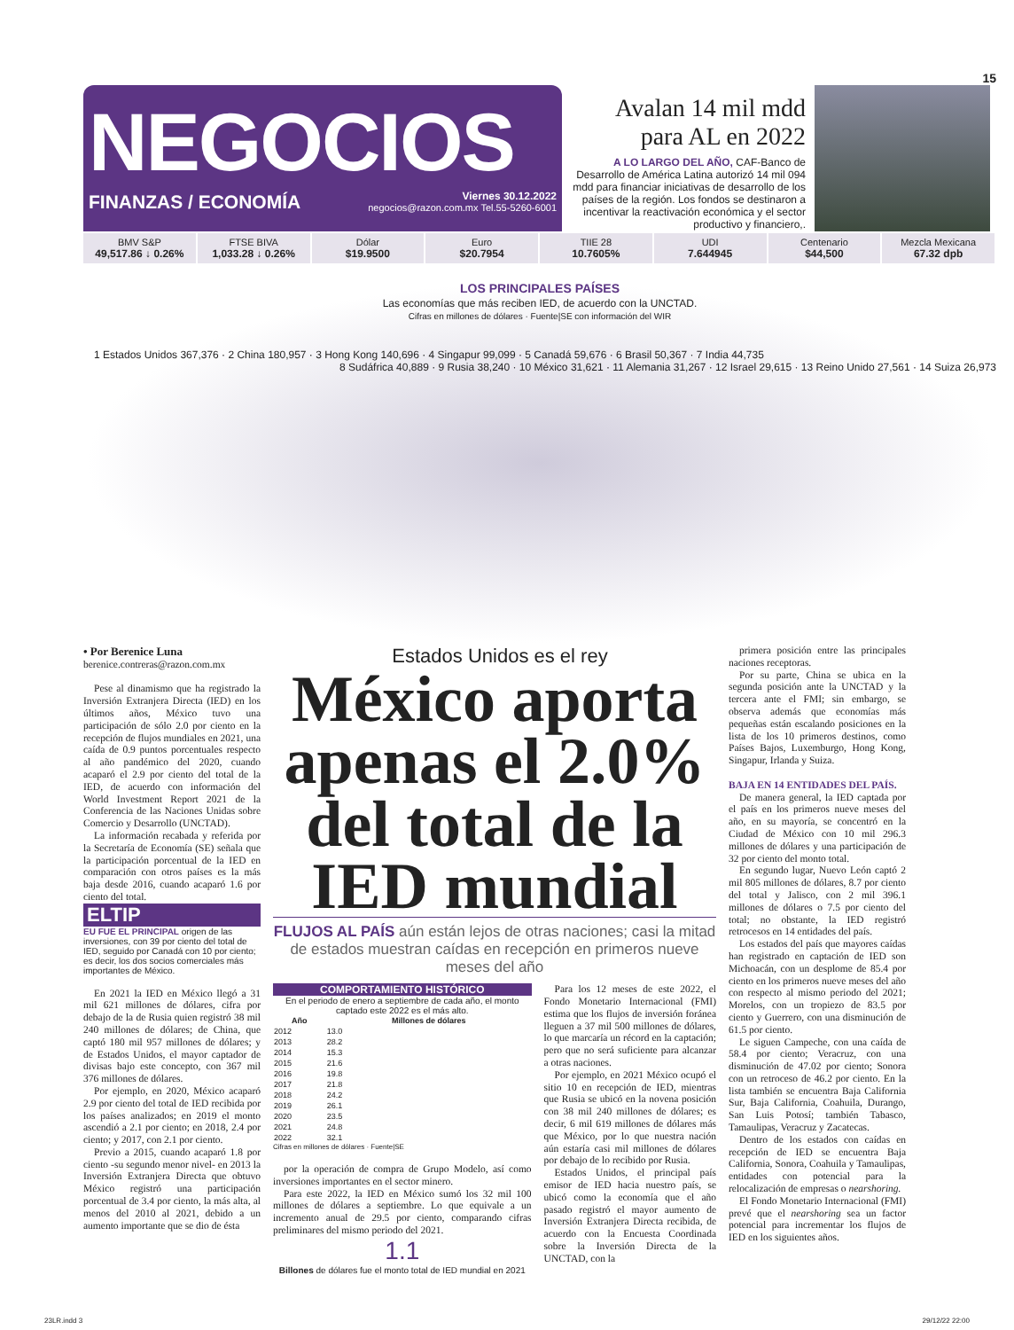15
NEGOCIOS
FINANZAS / ECONOMÍA Viernes 30.12.2022
negocios@razon.com.mx Tel.55-5260-6001
Avalan 14 mil mdd para AL en 2022
A LO LARGO DEL AÑO, CAF-Banco de Desarrollo de América Latina autorizó 14 mil 094 mdd para financiar iniciativas de desarrollo de los países de la región. Los fondos se destinaron a incentivar la reactivación económica y el sector productivo y financiero,.
BMV S&P
49,517.86 ↓ 0.26%
FTSE BIVA
1,033.28 ↓ 0.26%
Dólar
$19.9500
Euro
$20.7954
TIIE 28
10.7605%
UDI
7.644945
Centenario
$44,500
Mezcla Mexicana
67.32 dpb
LOS PRINCIPALES PAÍSES
Las economías que más reciben IED, de acuerdo con la UNCTAD.
Cifras en millones de dólares · Fuente|SE con información del WIR
1 Estados Unidos 367,376 · 2 China 180,957 · 3 Hong Kong 140,696 · 4 Singapur 99,099 · 5 Canadá 59,676 · 6 Brasil 50,367 · 7 India 44,735
8 Sudáfrica 40,889 · 9 Rusia 38,240 · 10 México 31,621 · 11 Alemania 31,267 · 12 Israel 29,615 · 13 Reino Unido 27,561 · 14 Suiza 26,973
• Por Berenice Luna
berenice.contreras@razon.com.mx
Pese al dinamismo que ha registrado la Inversión Extranjera Directa (IED) en los últimos años, México tuvo una participación de sólo 2.0 por ciento en la recepción de flujos mundiales en 2021, una caída de 0.9 puntos porcentuales respecto al año pandémico del 2020, cuando acaparó el 2.9 por ciento del total de la IED, de acuerdo con información del World Investment Report 2021 de la Conferencia de las Naciones Unidas sobre Comercio y Desarrollo (UNCTAD).
La información recabada y referida por la Secretaría de Economía (SE) señala que la participación porcentual de la IED en comparación con otros países es la más baja desde 2016, cuando acaparó 1.6 por ciento del total.
ELTIP
EU FUE EL PRINCIPAL origen de las inversiones, con 39 por ciento del total de IED, seguido por Canadá con 10 por ciento; es decir, los dos socios comerciales más importantes de México.
En 2021 la IED en México llegó a 31 mil 621 millones de dólares, cifra por debajo de la de Rusia quien registró 38 mil 240 millones de dólares; de China, que captó 180 mil 957 millones de dólares; y de Estados Unidos, el mayor captador de divisas bajo este concepto, con 367 mil 376 millones de dólares.
Por ejemplo, en 2020, México acaparó 2.9 por ciento del total de IED recibida por los países analizados; en 2019 el monto ascendió a 2.1 por ciento; en 2018, 2.4 por ciento; y 2017, con 2.1 por ciento.
Previo a 2015, cuando acaparó 1.8 por ciento -su segundo menor nivel- en 2013 la Inversión Extranjera Directa que obtuvo México registró una participación porcentual de 3.4 por ciento, la más alta, al menos del 2010 al 2021, debido a un aumento importante que se dio de ésta
Estados Unidos es el rey
México aporta apenas el 2.0% del total de la IED mundial
FLUJOS AL PAÍS aún están lejos de otras naciones; casi la mitad de estados muestran caídas en recepción en primeros nueve meses del año
COMPORTAMIENTO HISTÓRICO
En el periodo de enero a septiembre de cada año, el monto captado este 2022 es el más alto.
| Año | Millones de dólares |
| --- | --- |
| 2012 | 13.0 |
| 2013 | 28.2 |
| 2014 | 15.3 |
| 2015 | 21.6 |
| 2016 | 19.8 |
| 2017 | 21.8 |
| 2018 | 24.2 |
| 2019 | 26.1 |
| 2020 | 23.5 |
| 2021 | 24.8 |
| 2022 | 32.1 |
Cifras en millones de dólares · Fuente|SE
por la operación de compra de Grupo Modelo, así como inversiones importantes en el sector minero.
Para este 2022, la IED en México sumó los 32 mil 100 millones de dólares a septiembre. Lo que equivale a un incremento anual de 29.5 por ciento, comparando cifras preliminares del mismo periodo del 2021.
1.1
Billones de dólares fue el monto total de IED mundial en 2021
Para los 12 meses de este 2022, el Fondo Monetario Internacional (FMI) estima que los flujos de inversión foránea lleguen a 37 mil 500 millones de dólares, lo que marcaría un récord en la captación; pero que no será suficiente para alcanzar a otras naciones.
Por ejemplo, en 2021 México ocupó el sitio 10 en recepción de IED, mientras que Rusia se ubicó en la novena posición con 38 mil 240 millones de dólares; es decir, 6 mil 619 millones de dólares más que México, por lo que nuestra nación aún estaría casi mil millones de dólares por debajo de lo recibido por Rusia.
Estados Unidos, el principal país emisor de IED hacia nuestro país, se ubicó como la economía que el año pasado registró el mayor aumento de Inversión Extranjera Directa recibida, de acuerdo con la Encuesta Coordinada sobre la Inversión Directa de la UNCTAD, con la
primera posición entre las principales naciones receptoras.
Por su parte, China se ubica en la segunda posición ante la UNCTAD y la tercera ante el FMI; sin embargo, se observa además que economías más pequeñas están escalando posiciones en la lista de los 10 primeros destinos, como Países Bajos, Luxemburgo, Hong Kong, Singapur, Irlanda y Suiza.
BAJA EN 14 ENTIDADES DEL PAÍS.
De manera general, la IED captada por el país en los primeros nueve meses del año, en su mayoría, se concentró en la Ciudad de México con 10 mil 296.3 millones de dólares y una participación de 32 por ciento del monto total.
En segundo lugar, Nuevo León captó 2 mil 805 millones de dólares, 8.7 por ciento del total y Jalisco, con 2 mil 396.1 millones de dólares o 7.5 por ciento del total; no obstante, la IED registró retrocesos en 14 entidades del país.
Los estados del país que mayores caídas han registrado en captación de IED son Michoacán, con un desplome de 85.4 por ciento en los primeros nueve meses del año con respecto al mismo periodo del 2021; Morelos, con un tropiezo de 83.5 por ciento y Guerrero, con una disminución de 61.5 por ciento.
Le siguen Campeche, con una caída de 58.4 por ciento; Veracruz, con una disminución de 47.02 por ciento; Sonora con un retroceso de 46.2 por ciento. En la lista también se encuentra Baja California Sur, Baja California, Coahuila, Durango, San Luis Potosí; también Tabasco, Tamaulipas, Veracruz y Zacatecas.
Dentro de los estados con caídas en recepción de IED se encuentra Baja California, Sonora, Coahuila y Tamaulipas, entidades con potencial para la relocalización de empresas o nearshoring.
El Fondo Monetario Internacional (FMI) prevé que el nearshoring sea un factor potencial para incrementar los flujos de IED en los siguientes años.
23LR.indd 3 29/12/22 22:00